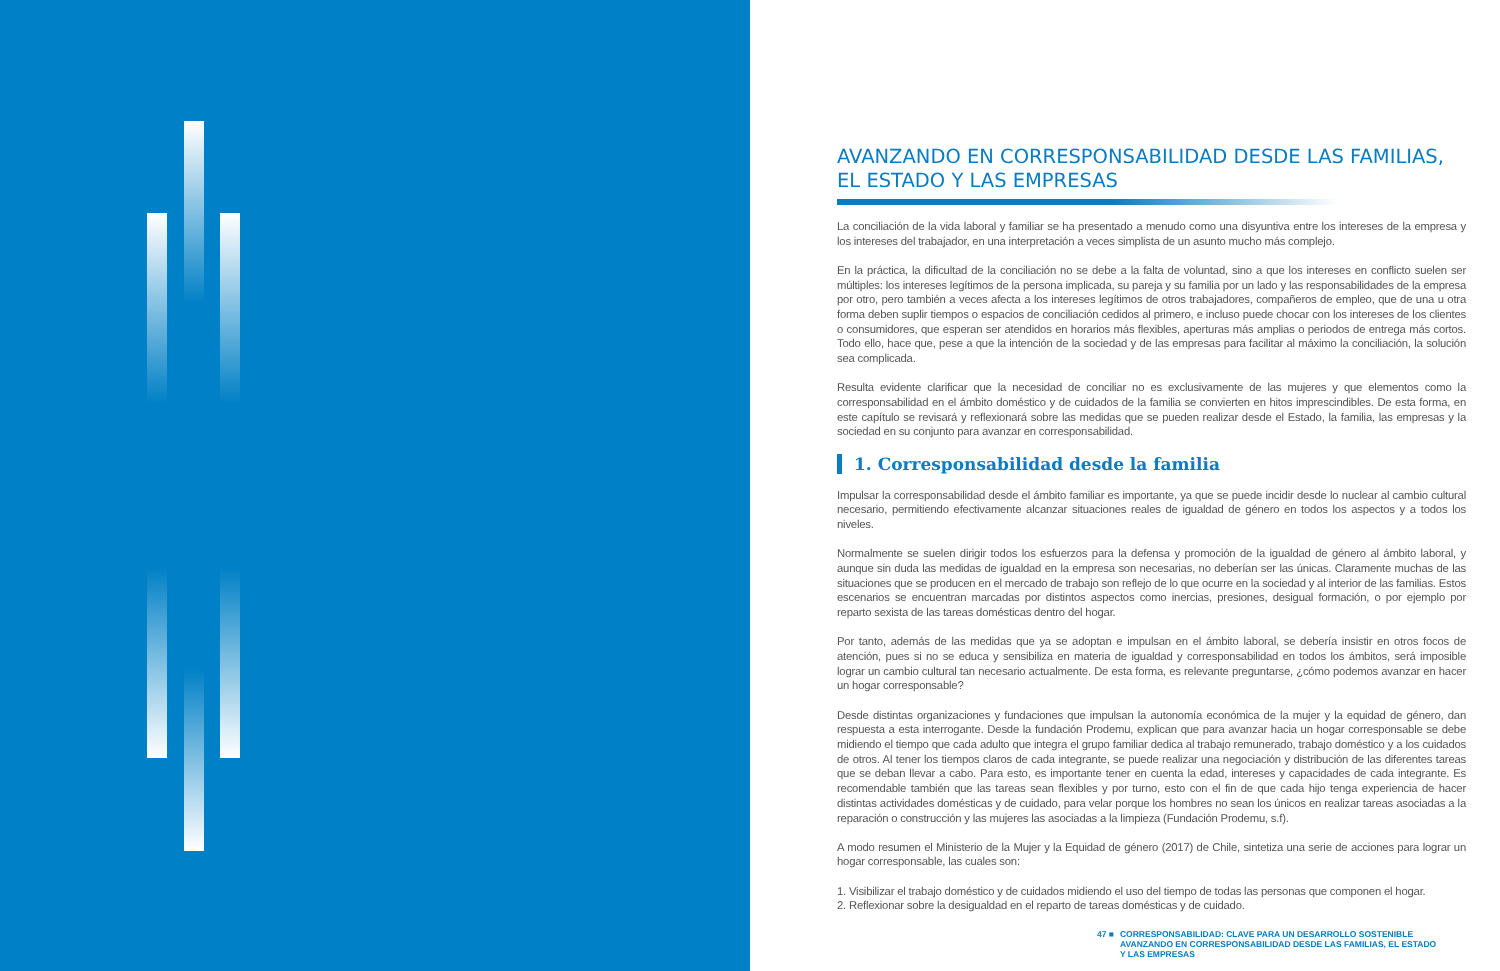AVANZANDO EN CORRESPONSABILIDAD DESDE LAS FAMILIAS, EL ESTADO Y LAS EMPRESAS
La conciliación de la vida laboral y familiar se ha presentado a menudo como una disyuntiva entre los intereses de la empresa y los intereses del trabajador, en una interpretación a veces simplista de un asunto mucho más complejo.
En la práctica, la dificultad de la conciliación no se debe a la falta de voluntad, sino a que los intereses en conflicto suelen ser múltiples: los intereses legítimos de la persona implicada, su pareja y su familia por un lado y las responsabilidades de la empresa por otro, pero también a veces afecta a los intereses legítimos de otros trabajadores, compañeros de empleo, que de una u otra forma deben suplir tiempos o espacios de conciliación cedidos al primero, e incluso puede chocar con los intereses de los clientes o consumidores, que esperan ser atendidos en horarios más flexibles, aperturas más amplias o periodos de entrega más cortos. Todo ello, hace que, pese a que la intención de la sociedad y de las empresas para facilitar al máximo la conciliación, la solución sea complicada.
Resulta evidente clarificar que la necesidad de conciliar no es exclusivamente de las mujeres y que elementos como la corresponsabilidad en el ámbito doméstico y de cuidados de la familia se convierten en hitos imprescindibles. De esta forma, en este capítulo se revisará y reflexionará sobre las medidas que se pueden realizar desde el Estado, la familia, las empresas y la sociedad en su conjunto para avanzar en corresponsabilidad.
1. Corresponsabilidad desde la familia
Impulsar la corresponsabilidad desde el ámbito familiar es importante, ya que se puede incidir desde lo nuclear al cambio cultural necesario, permitiendo efectivamente alcanzar situaciones reales de igualdad de género en todos los aspectos y a todos los niveles.
Normalmente se suelen dirigir todos los esfuerzos para la defensa y promoción de la igualdad de género al ámbito laboral, y aunque sin duda las medidas de igualdad en la empresa son necesarias, no deberían ser las únicas. Claramente muchas de las situaciones que se producen en el mercado de trabajo son reflejo de lo que ocurre en la sociedad y al interior de las familias. Estos escenarios se encuentran marcadas por distintos aspectos como inercias, presiones, desigual formación, o por ejemplo por reparto sexista de las tareas domésticas dentro del hogar.
Por tanto, además de las medidas que ya se adoptan e impulsan en el ámbito laboral, se debería insistir en otros focos de atención, pues si no se educa y sensibiliza en materia de igualdad y corresponsabilidad en todos los ámbitos, será imposible lograr un cambio cultural tan necesario actualmente. De esta forma, es relevante preguntarse, ¿cómo podemos avanzar en hacer un hogar corresponsable?
Desde distintas organizaciones y fundaciones que impulsan la autonomía económica de la mujer y la equidad de género, dan respuesta a esta interrogante. Desde la fundación Prodemu, explican que para avanzar hacia un hogar corresponsable se debe midiendo el tiempo que cada adulto que integra el grupo familiar dedica al trabajo remunerado, trabajo doméstico y a los cuidados de otros. Al tener los tiempos claros de cada integrante, se puede realizar una negociación y distribución de las diferentes tareas que se deban llevar a cabo. Para esto, es importante tener en cuenta la edad, intereses y capacidades de cada integrante. Es recomendable también que las tareas sean flexibles y por turno, esto con el fin de que cada hijo tenga experiencia de hacer distintas actividades domésticas y de cuidado, para velar porque los hombres no sean los únicos en realizar tareas asociadas a la reparación o construcción y las mujeres las asociadas a la limpieza (Fundación Prodemu, s.f).
A modo resumen el Ministerio de la Mujer y la Equidad de género (2017) de Chile, sintetiza una serie de acciones para lograr un hogar corresponsable, las cuales son:
1. Visibilizar el trabajo doméstico y de cuidados midiendo el uso del tiempo de todas las personas que componen el hogar.
2. Reflexionar sobre la desigualdad en el reparto de tareas domésticas y de cuidado.
47 ■ CORRESPONSABILIDAD: CLAVE PARA UN DESARROLLO SOSTENIBLE
AVANZANDO EN CORRESPONSABILIDAD DESDE LAS FAMILIAS, EL ESTADO
Y LAS EMPRESAS